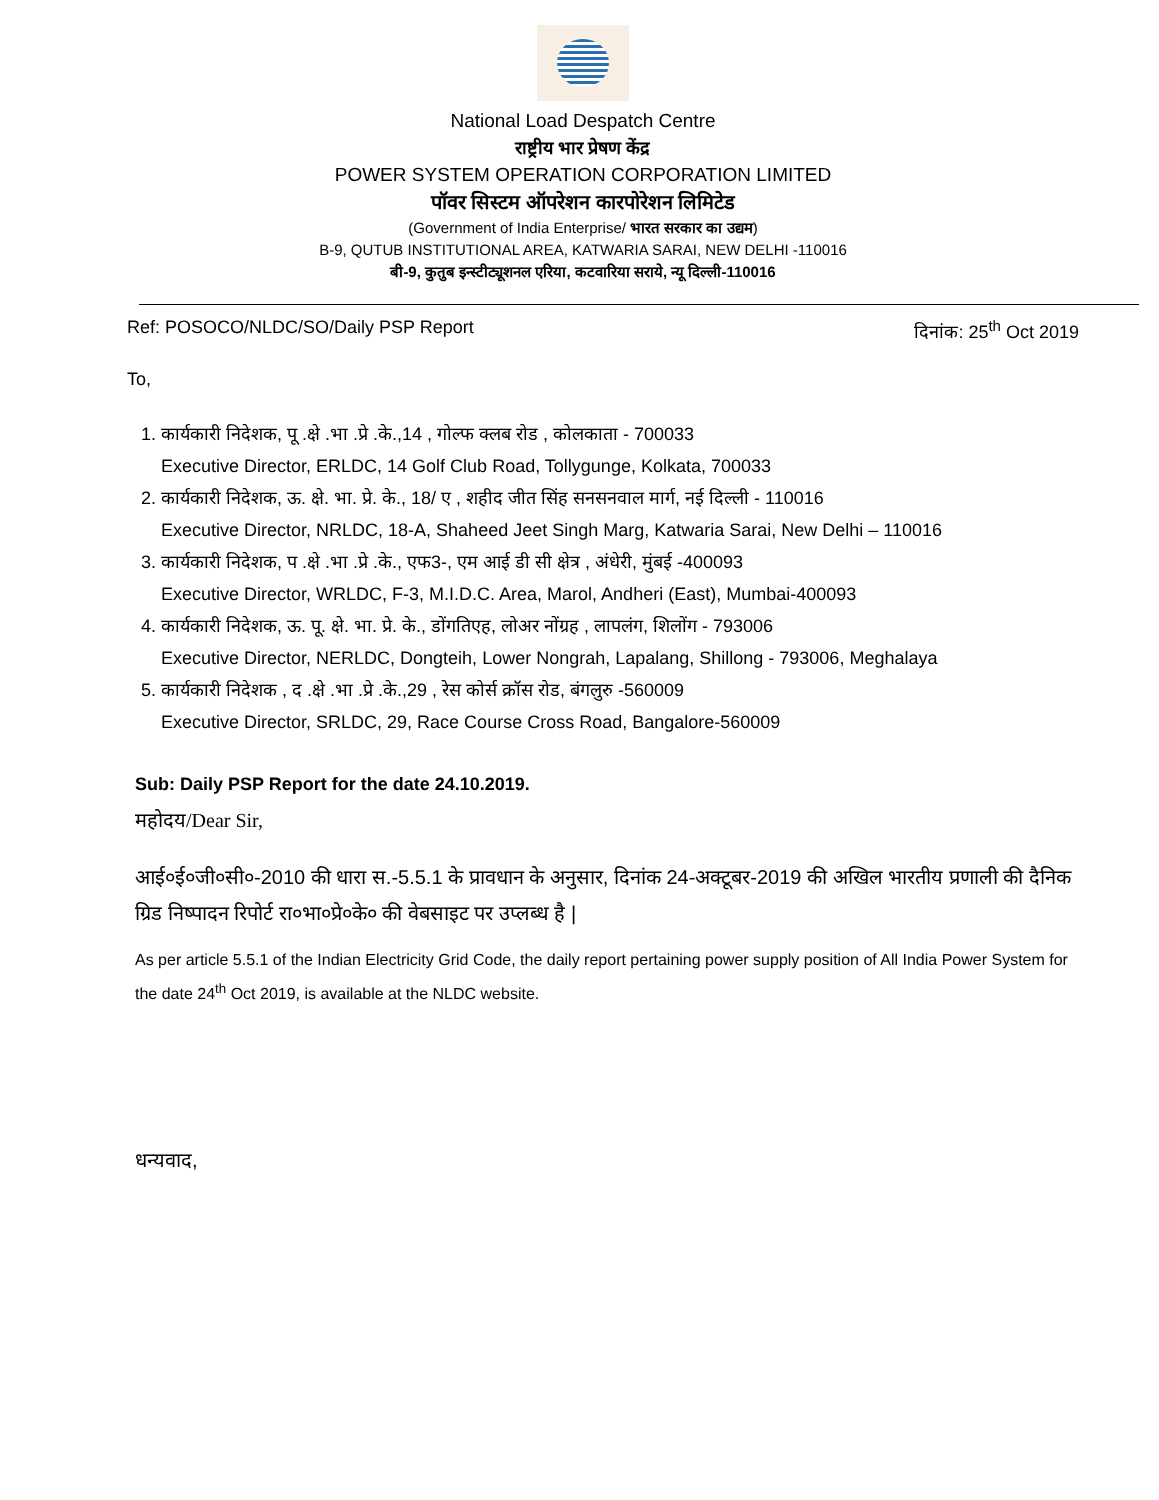National Load Despatch Centre
राष्ट्रीय भार प्रेषण केंद्र
POWER SYSTEM OPERATION CORPORATION LIMITED
पॉवर सिस्टम ऑपरेशन कारपोरेशन लिमिटेड
(Government of India Enterprise/ भारत सरकार का उद्यम)
B-9, QUTUB INSTITUTIONAL AREA, KATWARIA SARAI, NEW DELHI -110016
बी-9, कुतुब इन्स्टीट्यूशनल एरिया, कटवारिया सराये, न्यू दिल्ली-110016
Ref: POSOCO/NLDC/SO/Daily PSP Report दिनांक: 25<sup>th</sup> Oct 2019
To,
1. कार्यकारी निदेशक, पू .क्षे .भा .प्रे .के.,14 , गोल्फ क्लब रोड , कोलकाता - 700033
Executive Director, ERLDC, 14 Golf Club Road, Tollygunge, Kolkata, 700033
2. कार्यकारी निदेशक, ऊ. क्षे. भा. प्रे. के., 18/ ए , शहीद जीत सिंह सनसनवाल मार्ग, नई दिल्ली - 110016
Executive Director, NRLDC, 18-A, Shaheed Jeet Singh Marg, Katwaria Sarai, New Delhi – 110016
3. कार्यकारी निदेशक, प .क्षे .भा .प्रे .के., एफ3-, एम आई डी सी क्षेत्र , अंधेरी, मुंबई -400093
Executive Director, WRLDC, F-3, M.I.D.C. Area, Marol, Andheri (East), Mumbai-400093
4. कार्यकारी निदेशक, ऊ. पू. क्षे. भा. प्रे. के., डोंगतिएह, लोअर नोंग्रह , लापलंग, शिलोंग - 793006
Executive Director, NERLDC, Dongteih, Lower Nongrah, Lapalang, Shillong - 793006, Meghalaya
5. कार्यकारी निदेशक , द .क्षे .भा .प्रे .के.,29 , रेस कोर्स क्रॉस रोड, बंगलुरु -560009
Executive Director, SRLDC, 29, Race Course Cross Road, Bangalore-560009
Sub: Daily PSP Report for the date 24.10.2019.
महोदय/Dear Sir,
आई०ई०जी०सी०-2010 की धारा स.-5.5.1 के प्रावधान के अनुसार, दिनांक 24-अक्टूबर-2019 की अखिल भारतीय प्रणाली की दैनिक ग्रिड निष्पादन रिपोर्ट रा०भा०प्रे०के० की वेबसाइट पर उप्लब्ध है |
As per article 5.5.1 of the Indian Electricity Grid Code, the daily report pertaining power supply position of All India Power System for the date 24<sup>th</sup> Oct 2019, is available at the NLDC website.
धन्यवाद,